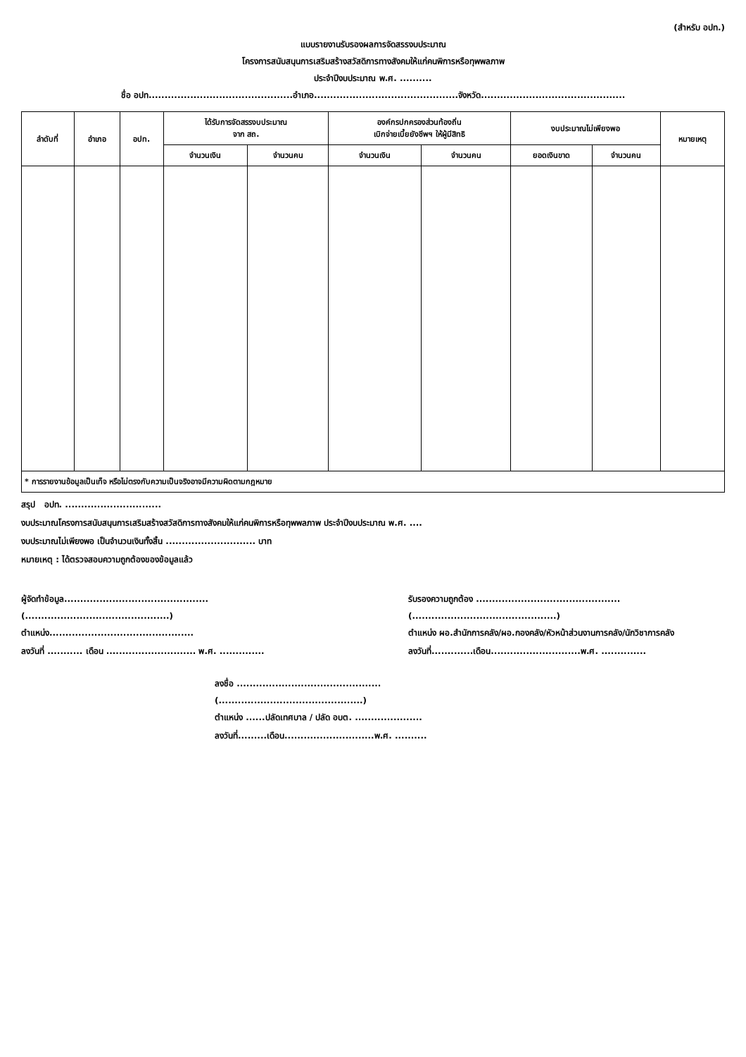(สำหรับ อปท.)
แบบรายงานรับรองผลการจัดสรรงบประมาณ
โครงการสนับสนุนการเสริมสร้างสวัสดิการทางสังคมให้แก่คนพิการหรือทุพพลภาพ
ประจำปีงบประมาณ พ.ศ. ..........
ชื่อ อปท.............................................อำเภอ.............................................จังหวัด.............................................
| ลำดับที่ | อำเภอ | อปท. | ได้รับการจัดสรรงบประมาณ จาก สถ. | | องค์กรปกครองส่วนท้องถิ่น เบิกจ่ายเบี้ยยังชีพฯ ให้ผู้มีสิทธิ | | งบประมาณไม่เพียงพอ | | หมายเหตุ |
| --- | --- | --- | --- | --- | --- | --- | --- | --- | --- |
| | | | จำนวนเงิน | จำนวนคน | จำนวนเงิน | จำนวนคน | ยอดเงินขาด | จำนวนคน | |
| * การรายงานข้อมูลเป็นเท็จ หรือไม่ตรงกับความเป็นจริงอาจมีความผิดตามกฎหมาย | | | | | | | | | |
สรุป อปท. ..............................
งบประมาณโครงการสนับสนุนการเสริมสร้างสวัสดิการทางสังคมให้แก่คนพิการหรือทุพพลภาพ ประจำปีงบประมาณ พ.ศ. ....
งบประมาณไม่เพียงพอ เป็นจำนวนเงินทั้งสิ้น ............................ บาท
หมายเหตุ : ได้ตรวจสอบความถูกต้องของข้อมูลแล้ว
ผู้จัดทำข้อมูล.............................................
(.............................................)
ตำแหน่ง.............................................
ลงวันที่ ........... เดือน ............................ พ.ศ. ..............
รับรองความถูกต้อง .............................................
(.............................................)
ตำแหน่ง ผอ.สำนักการคลัง/ผอ.กองคลัง/หัวหน้าส่วนงานการคลัง/นักวิชาการคลัง
ลงวันที่.............เดือน............................พ.ศ. ..............
ลงชื่อ .............................................
(.............................................)
ตำแหน่ง ......ปลัดเทศบาล / ปลัด อบต. .....................
ลงวันที่.........เดือน............................พ.ศ. ..........